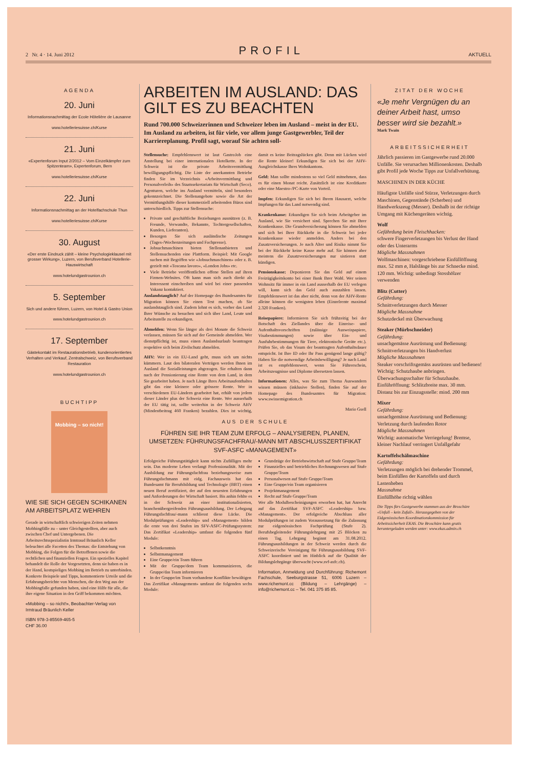2 Nr. 4 · 14. Juni 2012 PROFIL AKTUELL
AGENDA
20. Juni
Informationsnachmittag der Ecole Hôtelière de Lausanne
www.hotelleriesuisse.ch/Kurse
21. Juni
«Expertenforum Input 2/2012 – Vom Einzelkämpfer zum Spitzenteam», Expertenforum, Bern
www.hotelleriesuisse.ch/Kurse
22. Juni
Informationsnachmittag an der Hotelfachschule Thun
www.hotelleriesuisse.ch/Kurse
30. August
«Der erste Eindruck zählt – kleine Psychologieklausel mit grosser Wirkung», Luzern, von Berufsverband Hotellerie-Hauswirtschaft
www.hotelundgastrounion.ch
5. September
Sich und andere führen, Luzern, von Hotel & Gastro Union
www.hotelundgastrounion.ch
17. September
Gästekontakt im Restaurationsbetrieb, kundenorientiertes Verhalten und Verkauf, Zentralschweiz, von Berufsverband Restauration
www.hotelundgastrounion.ch
BUCHTIPP
Mobbing – so nicht!
WIE SIE SICH GEGEN SCHIKANEN AM ARBEITSPLATZ WEHREN
Gerade in wirtschaftlich schwierigen Zeiten nehmen Mobbingfälle zu – unter Gleichgestellten, aber auch zwischen Chef und Untergebenen. Die Arbeitsrechtsspezialistin Irmtraud Bräunlich Keller beleuchtet alle Facetten des Themas: die Entstehung von Mobbing, die Folgen für die Betroffenen sowie die rechtlichen und finanziellen Fragen. Ein spezielles Kapitel behandelt die Rolle der Vorgesetzten, denn sie haben es in der Hand, kostspieliges Mobbing im Betrieb zu unterbinden. Konkrete Beispiele und Tipps, kommentierte Urteile und die Erfahrungsberichte von Menschen, die den Weg aus der Mobbingfalle gefunden haben, sind eine Hilfe für alle, die ihre eigene Situation in den Griff bekommen möchten.
«Mobbing – so nicht!», Beobachter-Verlag von Irmtraud Bräunlich Keller
ISBN 978-3-85569-465-5
CHF 36.00
ARBEITEN IM AUSLAND: DAS GILT ES ZU BEACHTEN
Rund 700.000 Schweizerinnen und Schweizer leben im Ausland – meist in der EU. Im Ausland zu arbeiten, ist für viele, vor allem junge Gastgewerbler, Teil der Karriereplanung. Profil sagt, worauf Sie achten soll-
Stellensuche: Empfehlenswert ist laut GastroJob eine Anstellung bei einer internationalen Hotelkette. In der Schweiz ist die private Arbeitsvermittlung bewilligungspflichtig. Die Liste der anerkannten Betriebe finden Sie im Verzeichnis «Arbeitsvermittlung und Personalverleih» des Staatssekretariats für Wirtschaft (Seco). Agenturen, welche ins Ausland vermitteln, sind besonders gekennzeichnet. Die Stellenangebote sowie die Art der Vermittlungshilfe dieser kommerziell arbeitenden Büros sind unterschiedlich. Tipps zur Stellensuche:
Private und geschäftliche Beziehungen ausnützen (z. B. Freunde, Verwandte, Bekannte, Tochtergesellschaften, Kunden, Lieferanten).
Besorgen Sie sich ausländische Zeitungen (Tages-/Wochenzeitungen und Fachpresse).
Jobsuchmaschinen bieten Stellenanbietern und Stellensuchenden eine Plattform. Beispiel: Mit Google suchen mit Begriffen wie «Jobsuchmaschinen» oder z. B. gezielt mit «Toscana lavoro», «London Jobs» etc.
Viele Betriebe veröffentlichen offene Stellen auf ihren Firmen-Websites. Oft kann man sich auch direkt als Interessent einschreiben und wird bei einer passenden Vakanz kontaktiert.
Auslandstauglich? Auf der Homepage des Bundesamtes für Migration können Sie einen Test machen, ob Sie auslandstauglich sind. Zudem lohnt es sich, vorher das Land Ihrer Wünsche zu besuchen und sich über Land, Leute und Arbeitsstelle zu erkundigen.
Abmelden: Wenn Sie länger als drei Monate die Schweiz verlassen, müssen Sie sich auf der Gemeinde abmelden. Wer dienstpflichtig ist, muss einen Auslandsurlaub beantragen respektive sich beim Zivilschutz abmelden.
AHV: Wer in ein EU-Land geht, muss sich um nichts kümmern. Laut den bilateralen Verträgen werden Ihnen im Ausland die Sozialleistungen abgezogen. Sie erhalten dann nach der Pensionierung eine Rente von dem Land, in dem Sie gearbeitet haben. Je nach Länge Ihres Arbeitsaufenthaltes gibt das eine kleinere oder grössere Rente. Wer in verschiedenen EU-Ländern gearbeitet hat, erhält von jedem dieser Länder plus der Schweiz eine Rente. Wer ausserhalb der EU tätig ist, sollte weiterhin in der Schweiz AHV (Mindestbeitrag 460 Franken) bezahlen. Dies ist wichtig, damit es keine Beitragslücken gibt. Denn mit Lücken wird die Rente kleiner! Erkundigen Sie sich bei der AHV-Ausgleichskasse Ihres Wohnkantons.
Geld: Man sollte mindestens so viel Geld mitnehmen, dass es für einen Monat reicht. Zusätzlich ist eine Kreditkarte oder eine Maestro-/PC-Karte von Vorteil.
Impfen: Erkundigen Sie sich bei Ihrem Hausarzt, welche Impfungen für das Land notwendig sind.
Krankenkasse: Erkundigen Sie sich beim Arbeitgeber im Ausland, wie Sie versichert sind. Sprechen Sie mit Ihrer Krankenkasse. Die Grundversicherung können Sie abmelden und sich bei Ihrer Rückkehr in die Schweiz bei jeder Krankenkasse wieder anmelden. Anders bei den Zusatzversicherungen. Je nach Alter und Risiko nimmt Sie bei der Rückkehr keine Kasse mehr auf. Sie können aber meistens die Zusatzversicherungen nur sistieren statt kündigen.
Pensionskasse: Deponieren Sie das Geld auf einem Freizügigkeitskonto bei einer Bank Ihrer Wahl. Wer seinen Wohnsitz für immer in ein Land ausserhalb der EU verlegen will, kann sich das Geld auch auszahlen lassen. Empfehlenswert ist das aber nicht, denn von der AHV-Rente alleine können die wenigsten leben (Einzelrente maximal 2.320 Franken).
Reisepapiere: Informieren Sie sich frühzeitig bei der Botschaft des Ziellandes über die Einreise- und Aufenthaltsvorschriften (zulässige Ausweispapiere, Visabestimmungen) sowie über Ein- und Ausfuhrbestimmungen für Tiere, elektronische Geräte etc.). Prüfen Sie, ob das Visum der beantragten Aufenthaltsdauer entspricht. Ist Ihre ID oder Ihr Pass genügend lange gültig? Haben Sie die notwendige Arbeitsbewilligung? Je nach Land ist es empfehlenswert, wenn Sie Führerschein, Arbeitszeugnisse und Diplome übersetzen lassen.
Informationen: Alles, was Sie zum Thema Auswandern wissen müssen (inklusive Stellen), finden Sie auf der Homepage des Bundesamtes für Migration: www.swissemigration.ch
Mario Gsell
AUS DER SCHULE
FÜHREN SIE IHR TEAM ZUM ERFOLG – ANALYSIEREN, PLANEN, UMSETZEN: FÜHRUNGSFACHFRAU/-MANN MIT ABSCHLUSSZERTIFIKAT SVF-ASFC «MANAGEMENT»
Erfolgreiche Führungstätigkeit kann nichts Zufälliges mehr sein. Das moderne Leben verlangt Professionalität. Mit der Ausbildung zur Führungsfachfrau beziehungsweise zum Führungsfachmann mit eidg. Fachausweis hat das Bundesamt für Berufsbildung und Technologie (BBT) einen neuen Beruf zertifiziert, der auf den neuesten Erfahrungen und Anforderungen der Wirtschaft basiert. Bis anhin fehlte es in der Schweiz an einer institutionalisierten, branchenübergreifenden Führungsausbildung. Der Lehrgang Führungsfachfrau/-mann schliesst diese Lücke. Die Modulprüfungen «Leadership» und «Management» bilden die erste von drei Stufen im SFV-ASFC-Prüfungssystem: Das Zertifikat «Leadership» umfasst die folgenden fünf Module:
Selbstkenntnis
Selbstmanagement
Eine Gruppe/ein Team führen
Mit der Gruppe/dem Team kommunizieren, die Gruppe/das Team informieren
In der Gruppe/im Team vorhandene Konflikte bewältigen
Das Zertifikat «Management» umfasst die folgenden sechs Module:
Grundzüge der Betriebswirtschaft auf Stufe Gruppe/Team
Finanzielles und betriebliches Rechnungswesen auf Stufe Gruppe/Team
Personalwesen auf Stufe Gruppe/Team
Eine Gruppe/ein Team organisieren
Projektmanagement
Recht auf Stufe Gruppe/Team
Wer alle Modulbescheinigungen erworben hat, hat Anrecht auf das Zertifikat SVF-ASFC «Leadership» bzw. «Management». Der erfolgreiche Abschluss aller Modulprüfungen ist zudem Voraussetzung für die Zulassung zur eidgenössischen Fachprüfung (Stufe 2). Berufsbegleitender Führungslehrgang mit 25 Blöcken zu einen Tag. Lehrgang beginnt am 31.08.2012. Führungsausbildungen in der Schweiz werden durch die Schweizerische Vereinigung für Führungsausbildung SVF-ASFC koordiniert und im Hinblick auf die Qualität der Bildungslehrgänge überwacht (www.svf-asfc.ch).
Information, Anmeldung und Durchführung: Richemont Fachschule, Seeburgstrasse 51, 6006 Luzern – www.richemont.cc (Bildung – Lehrgänge) – info@richemont.cc – Tel. 041 375 85 85.
ZITAT DER WOCHE
«Je mehr Vergnügen du an deiner Arbeit hast, umso besser wird sie bezahlt.»
Mark Twain
ARBEITSSICHERHEIT
Jährlich passieren im Gastgewerbe rund 20.000 Unfälle. Sie verursachen Millionenkosten. Deshalb gibt Profil jede Woche Tipps zur Unfallverhütung.
MASCHINEN IN DER KÜCHE
Häufigste Unfälle sind Stürze, Verletzungen durch Maschinen, Gegenstände (Scherben) und Handwerkszeug (Messer). Deshalb ist der richtige Umgang mit Küchengeräten wichtig.
Wolf
Gefährdung beim Fleischhacken:
schwere Fingerverletzungen bis Verlust der Hand oder des Unterarms
Mögliche Massnahmen
Wolfmaschinen: vorgeschriebene Einfüllöffnung max. 52 mm ø, Halslänge bis zur Schnecke mind. 120 mm. Wichtig: unbedingt Stosshölzer verwenden
Blitz (Cutter)
Gefährdung:
Schnittverletzungen durch Messer
Mögliche Massnahme
Schutzdeckel mit Überwachung
Steaker (Mürbschneider)
Gefährdung:
unsachgemässe Ausrüstung und Bedienung: Schnittverletzungen bis Handverlust
Mögliche Massnahmen
Steaker vorschriftsgemäss ausrüsten und bedienen! Wichtig: Schutzhaube anbringen. Überwachungsschalter für Schutzhaube. Einführöffnung: Schlitzbreite max. 30 mm. Distanz bis zur Einzugsstelle: mind. 200 mm
Mixer
Gefährdung:
unsachgemässe Ausrüstung und Bedienung: Verletzung durch laufenden Rotor
Mögliche Massnahmen
Wichtig: automatische Verriegelung! Bremse, kleiner Nachlauf verringert Unfallgefahr
Kartoffelschälmaschine
Gefährdung:
Verletzungen möglich bei drehender Trommel, beim Einfüllen der Kartoffeln und durch Lastenheben
Massnahme
Einfüllhöhe richtig wählen
Die Tipps fürs Gastgewerbe stammen aus der Broschüre «Unfall – kein Zufall». Herausgegeben von der Eidgenössischen Koordinationskommission für Arbeitssicherheit EKAS. Die Broschüre kann gratis heruntergeladen werden unter: www.ekas.admin.ch